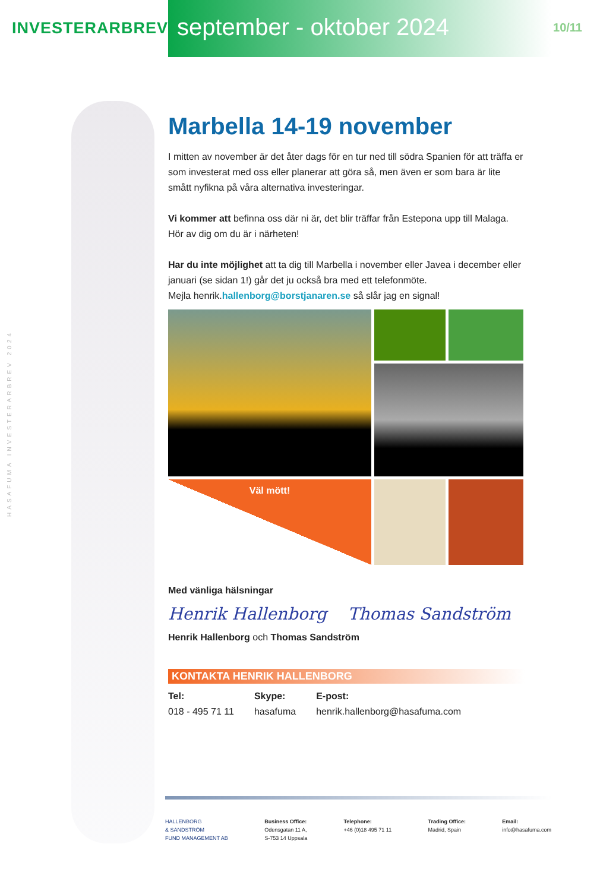HASAFUMA INVESTERARBREV 2024
INVESTERARBREV september - oktober 2024
10/11
Marbella 14-19 november
I mitten av november är det åter dags för en tur ned till södra Spanien för att träffa er som investerat med oss eller planerar att göra så, men även er som bara är lite smått nyfikna på våra alternativa investeringar.
Vi kommer att befinna oss där ni är, det blir träffar från Estepona upp till Malaga. Hör av dig om du är i närheten!
Har du inte möjlighet att ta dig till Marbella i november eller Javea i december eller januari (se sidan 1!) går det ju också bra med ett telefonmöte.
Mejla henrik.hallenborg@borstjanaren.se så slår jag en signal!
Väl mött!
Med vänliga hälsningar
Henrik Hallenborg Thomas Sandström
Henrik Hallenborg och Thomas Sandström
KONTAKTA HENRIK HALLENBORG
Tel:
018 - 495 71 11
Skype:
hasafuma
E-post:
henrik.hallenborg@hasafuma.com
HALLENBORG
& SANDSTRÖM
FUND MANAGEMENT AB
Business Office:
Odensgatan 11 A,
S-753 14 Uppsala
Telephone:
+46 (0)18 495 71 11
Trading Office:
Madrid, Spain
Email:
info@hasafuma.com